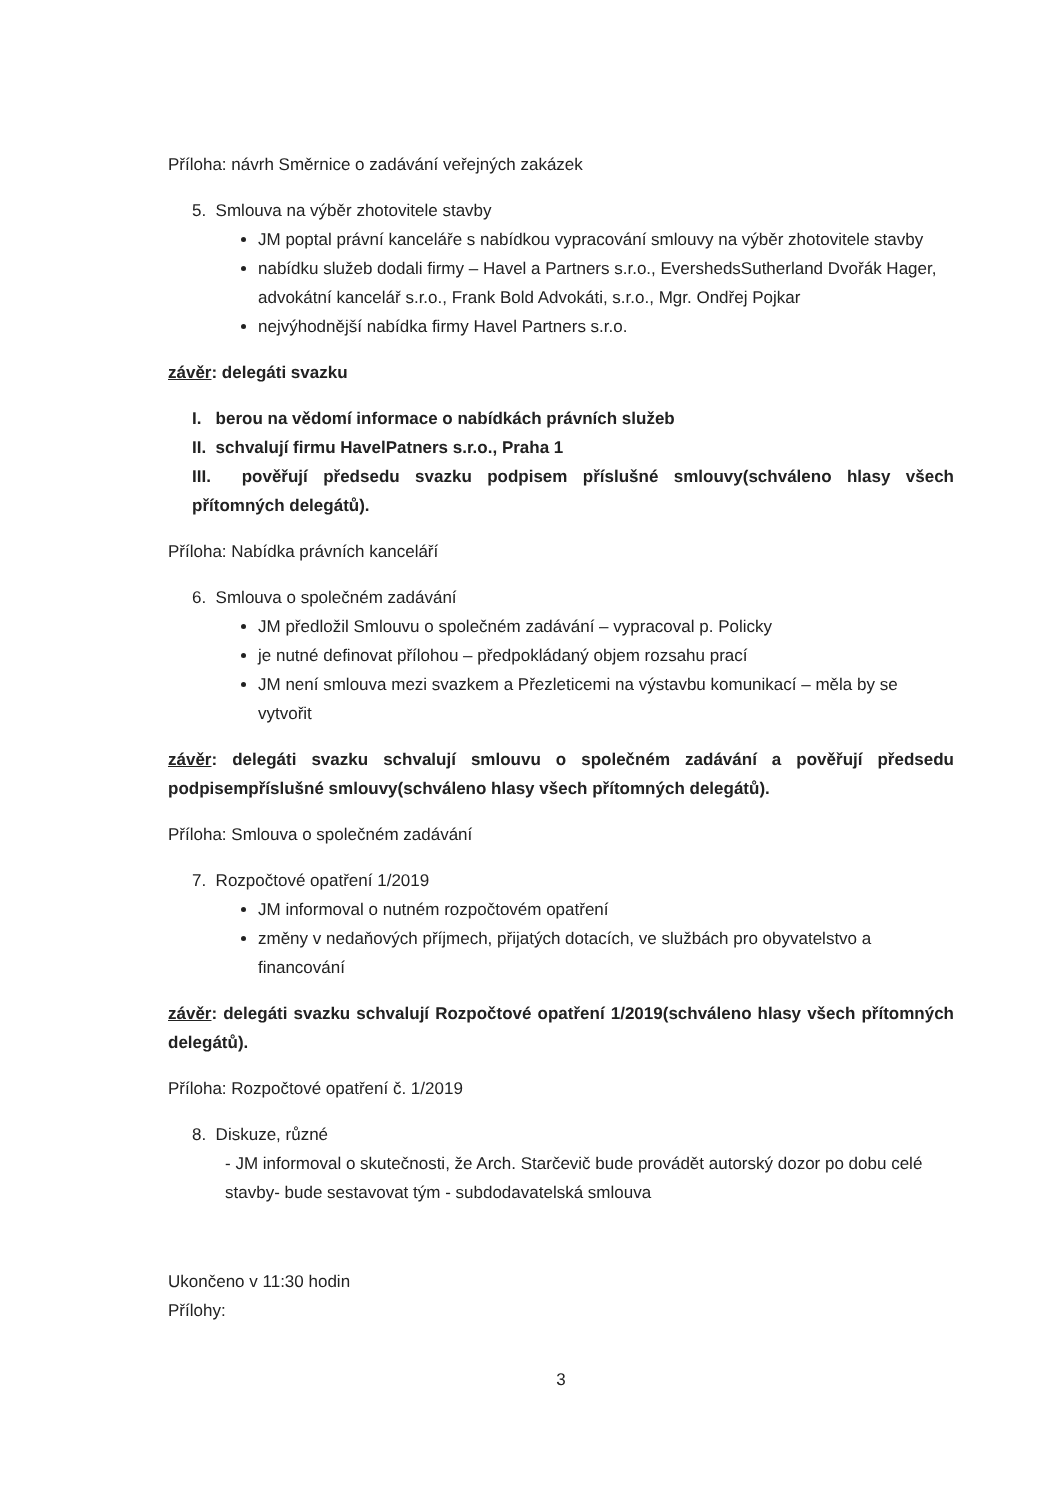Příloha: návrh Směrnice o zadávání veřejných zakázek
5. Smlouva na výběr zhotovitele stavby
JM poptal právní kanceláře s nabídkou vypracování smlouvy na výběr zhotovitele stavby
nabídku služeb dodali firmy – Havel a Partners s.r.o., EvershedsSutherland Dvořák Hager, advokátní kancelář s.r.o., Frank Bold Advokáti, s.r.o., Mgr. Ondřej Pojkar
nejvýhodnější nabídka firmy Havel Partners s.r.o.
závěr: delegáti svazku
I. berou na vědomí informace o nabídkách právních služeb
II. schvalují firmu HavelPatners s.r.o., Praha 1
III. pověřují předsedu svazku podpisem příslušné smlouvy(schváleno hlasy všech přítomných delegátů).
Příloha: Nabídka právních kanceláří
6. Smlouva o společném zadávání
JM předložil Smlouvu o společném zadávání – vypracoval p. Policky
je nutné definovat přílohou – předpokládaný objem rozsahu prací
JM není smlouva mezi svazkem a Přezleticemi na výstavbu komunikací – měla by se vytvořit
závěr: delegáti svazku schvalují smlouvu o společném zadávání a pověřují předsedu podpisempříslušné smlouvy(schváleno hlasy všech přítomných delegátů).
Příloha: Smlouva o společném zadávání
7. Rozpočtové opatření 1/2019
JM informoval o nutném rozpočtovém opatření
změny v nedaňových příjmech, přijatých dotacích, ve službách pro obyvatelstvo a financování
závěr: delegáti svazku schvalují Rozpočtové opatření 1/2019(schváleno hlasy všech přítomných delegátů).
Příloha: Rozpočtové opatření č. 1/2019
8. Diskuze, různé
- JM informoval o skutečnosti, že Arch. Starčevič bude provádět autorský dozor po dobu celé stavby- bude sestavovat tým - subdodavatelská smlouva
Ukončeno v 11:30 hodin
Přílohy:
3